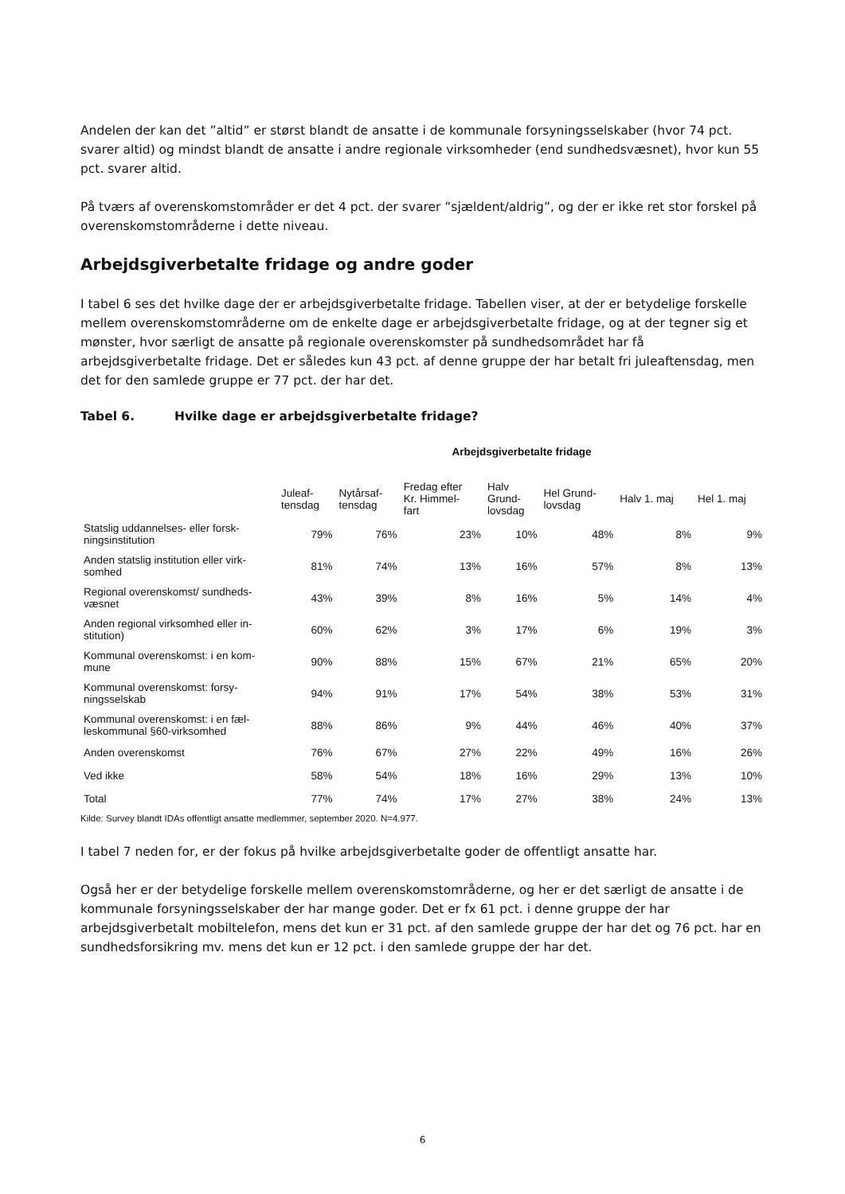Andelen der kan det ”altid” er størst blandt de ansatte i de kommunale forsyningsselskaber (hvor 74 pct. svarer altid) og mindst blandt de ansatte i andre regionale virksomheder (end sundhedsvæsnet), hvor kun 55 pct. svarer altid.
På tværs af overenskomstområder er det 4 pct. der svarer ”sjældent/aldrig”, og der er ikke ret stor forskel på overenskomstområderne i dette niveau.
Arbejdsgiverbetalte fridage og andre goder
I tabel 6 ses det hvilke dage der er arbejdsgiverbetalte fridage. Tabellen viser, at der er betydelige forskelle mellem overenskomstområderne om de enkelte dage er arbejdsgiverbetalte fridage, og at der tegner sig et mønster, hvor særligt de ansatte på regionale overenskomster på sundhedsområdet har få arbejdsgiverbetalte fridage. Det er således kun 43 pct. af denne gruppe der har betalt fri juleaftensdag, men det for den samlede gruppe er 77 pct. der har det.
Tabel 6. Hvilke dage er arbejdsgiverbetalte fridage?
| | Arbejdsgiverbetalte fridage | | | | | | |
| --- | --- | --- | --- | --- | --- | --- | --- |
| | Juleaf- tensdag | Nytårsaf- tensdag | Fredag efter Kr. Himmel- fart | Halv Grund- lovsdag | Hel Grund- lovsdag | Halv 1. maj | Hel 1. maj |
| Statslig uddannelses- eller forsk- ningsinstitution | 79% | 76% | 23% | 10% | 48% | 8% | 9% |
| Anden statslig institution eller virk- somhed | 81% | 74% | 13% | 16% | 57% | 8% | 13% |
| Regional overenskomst/ sundheds- væsnet | 43% | 39% | 8% | 16% | 5% | 14% | 4% |
| Anden regional virksomhed eller in- stitution) | 60% | 62% | 3% | 17% | 6% | 19% | 3% |
| Kommunal overenskomst: i en kom- mune | 90% | 88% | 15% | 67% | 21% | 65% | 20% |
| Kommunal overenskomst: forsy- ningsselskab | 94% | 91% | 17% | 54% | 38% | 53% | 31% |
| Kommunal overenskomst: i en fæl- leskommunal §60-virksomhed | 88% | 86% | 9% | 44% | 46% | 40% | 37% |
| Anden overenskomst | 76% | 67% | 27% | 22% | 49% | 16% | 26% |
| Ved ikke | 58% | 54% | 18% | 16% | 29% | 13% | 10% |
| Total | 77% | 74% | 17% | 27% | 38% | 24% | 13% |
Kilde: Survey blandt IDAs offentligt ansatte medlemmer, september 2020. N=4.977.
I tabel 7 neden for, er der fokus på hvilke arbejdsgiverbetalte goder de offentligt ansatte har.
Også her er der betydelige forskelle mellem overenskomstområderne, og her er det særligt de ansatte i de kommunale forsyningsselskaber der har mange goder. Det er fx 61 pct. i denne gruppe der har arbejdsgiverbetalt mobiltelefon, mens det kun er 31 pct. af den samlede gruppe der har det og 76 pct. har en sundhedsforsikring mv. mens det kun er 12 pct. i den samlede gruppe der har det.
6